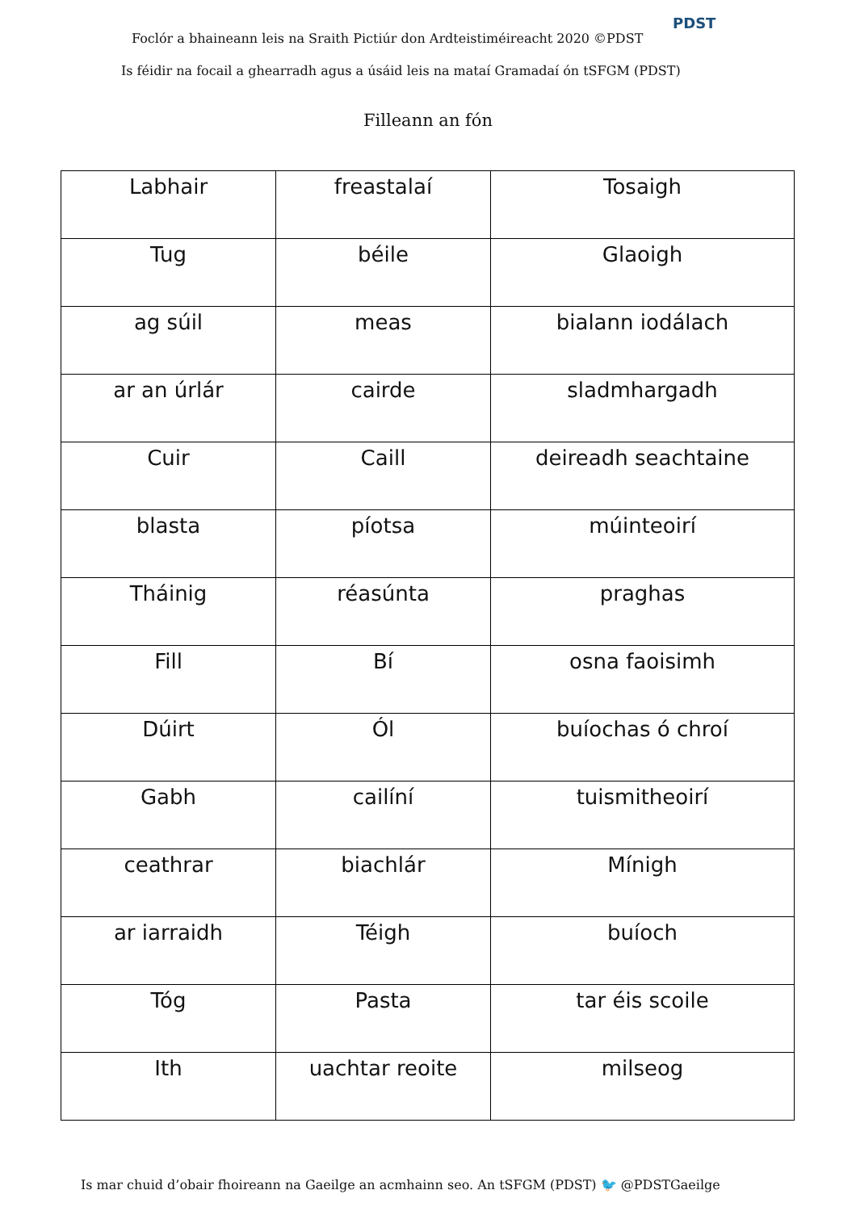Foclór a bhaineann leis na Sraith Pictiúr don Ardteistiméireacht 2020 ©PDST
PDST
Is féidir na focail a ghearradh agus a úsáid leis na mataí Gramadaí ón tSFGM (PDST)
Filleann an fón
| Labhair | freastalaí | Tosaigh |
| Tug | béile | Glaoigh |
| ag súil | meas | bialann iodálach |
| ar an úrlár | cairde | sladmhargadh |
| Cuir | Caill | deireadh seachtaine |
| blasta | píotsa | múinteoirí |
| Tháinig | réasúnta | praghas |
| Fill | Bí | osna faoisimh |
| Dúirt | Ól | buíochas ó chroí |
| Gabh | cailíní | tuismitheoirí |
| ceathrar | biachlár | Mínigh |
| ar iarraidh | Téigh | buíoch |
| Tóg | Pasta | tar éis scoile |
| Ith | uachtar reoite | milseog |
Is mar chuid d’obair fhoireann na Gaeilge an acmhainn seo. An tSFGM (PDST) 🐦 @PDSTGaeilge